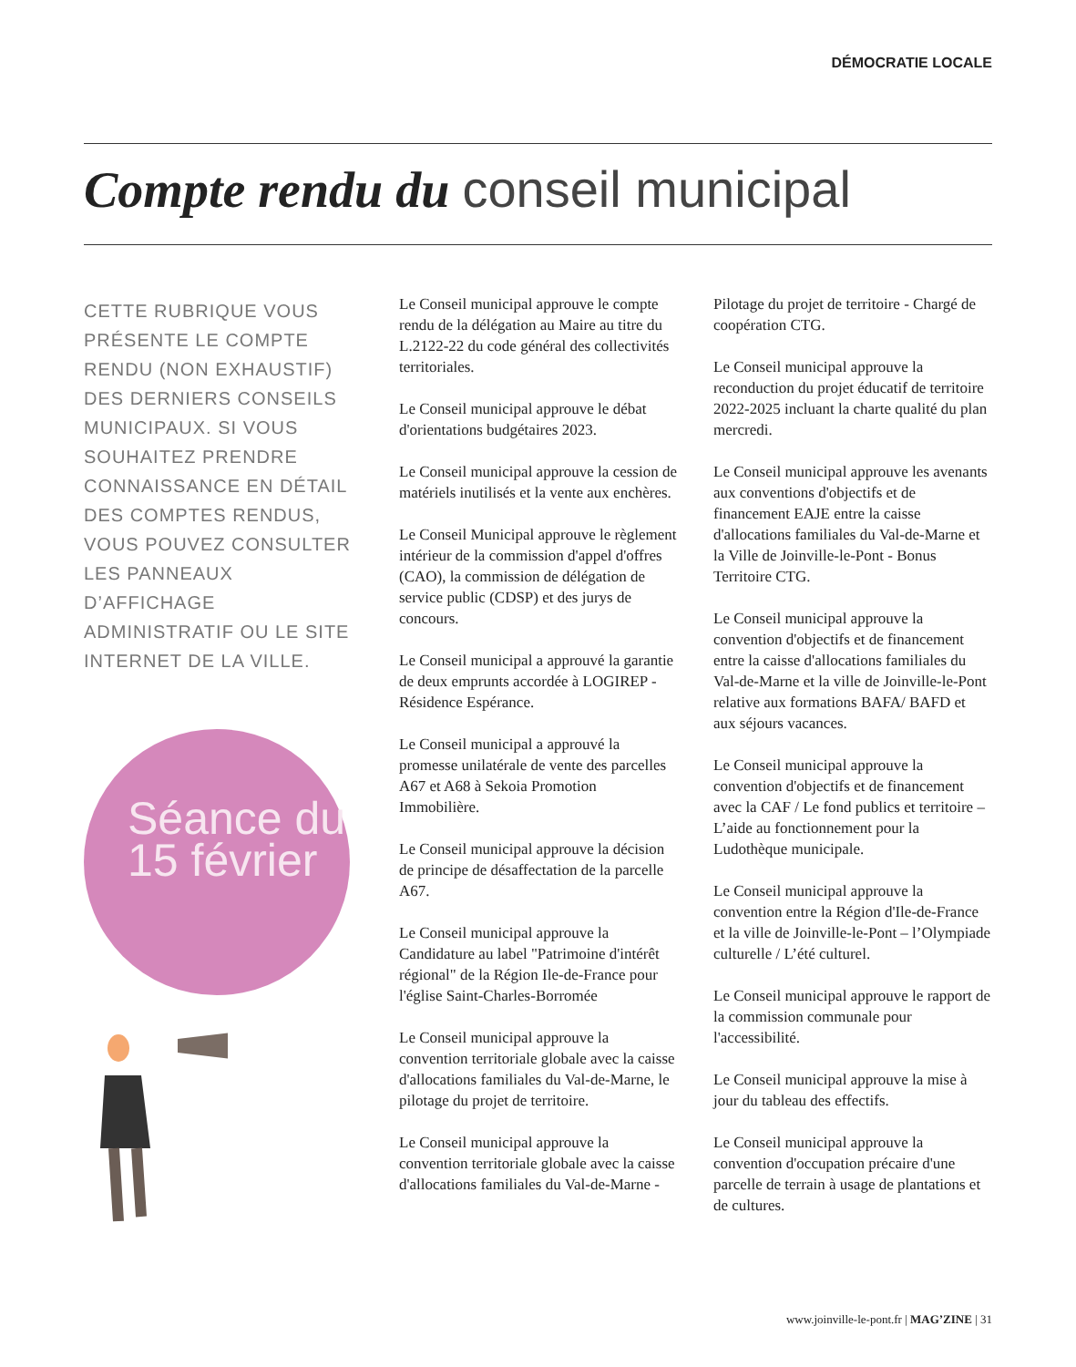DÉMOCRATIE LOCALE
Compte rendu du conseil municipal
CETTE RUBRIQUE VOUS PRÉSENTE LE COMPTE RENDU (NON EXHAUSTIF) DES DERNIERS CONSEILS MUNICIPAUX. SI VOUS SOUHAITEZ PRENDRE CONNAISSANCE EN DÉTAIL DES COMPTES RENDUS, VOUS POUVEZ CONSULTER LES PANNEAUX D’AFFICHAGE ADMINISTRATIF OU LE SITE INTERNET DE LA VILLE.
Séance du 15 février
Le Conseil municipal approuve le compte rendu de la délégation au Maire au titre du L.2122-22 du code général des collectivités territoriales.
Le Conseil municipal approuve le débat d'orientations budgétaires 2023.
Le Conseil municipal approuve la cession de matériels inutilisés et la vente aux enchères.
Le Conseil Municipal approuve le règlement intérieur de la commission d'appel d'offres (CAO), la commission de délégation de service public (CDSP) et des jurys de concours.
Le Conseil municipal a approuvé la garantie de deux emprunts accordée à LOGIREP - Résidence Espérance.
Le Conseil municipal a approuvé la promesse unilatérale de vente des parcelles A67 et A68 à Sekoia Promotion Immobilière.
Le Conseil municipal approuve la décision de principe de désaffectation de la parcelle A67.
Le Conseil municipal approuve la Candidature au label "Patrimoine d'intérêt régional" de la Région Ile-de-France pour l'église Saint-Charles-Borromée
Le Conseil municipal approuve la convention territoriale globale avec la caisse d'allocations familiales du Val-de-Marne, le pilotage du projet de territoire.
Le Conseil municipal approuve la convention territoriale globale avec la caisse d'allocations familiales du Val-de-Marne -Pilotage du projet de territoire - Chargé de coopération CTG.
Le Conseil municipal approuve la reconduction du projet éducatif de territoire 2022-2025 incluant la charte qualité du plan mercredi.
Le Conseil municipal approuve les avenants aux conventions d'objectifs et de financement EAJE entre la caisse d'allocations familiales du Val-de-Marne et la Ville de Joinville-le-Pont - Bonus Territoire CTG.
Le Conseil municipal approuve la convention d'objectifs et de financement entre la caisse d'allocations familiales du Val-de-Marne et la ville de Joinville-le-Pont relative aux formations BAFA/ BAFD et aux séjours vacances.
Le Conseil municipal approuve la convention d'objectifs et de financement avec la CAF / Le fond publics et territoire – L’aide au fonctionnement pour la Ludothèque municipale.
Le Conseil municipal approuve la convention entre la Région d'Ile-de-France et la ville de Joinville-le-Pont – l’Olympiade culturelle / L’été culturel.
Le Conseil municipal approuve le rapport de la commission communale pour l'accessibilité.
Le Conseil municipal approuve la mise à jour du tableau des effectifs.
Le Conseil municipal approuve la convention d'occupation précaire d'une parcelle de terrain à usage de plantations et de cultures.
www.joinville-le-pont.fr | MAG’ZINE | 31